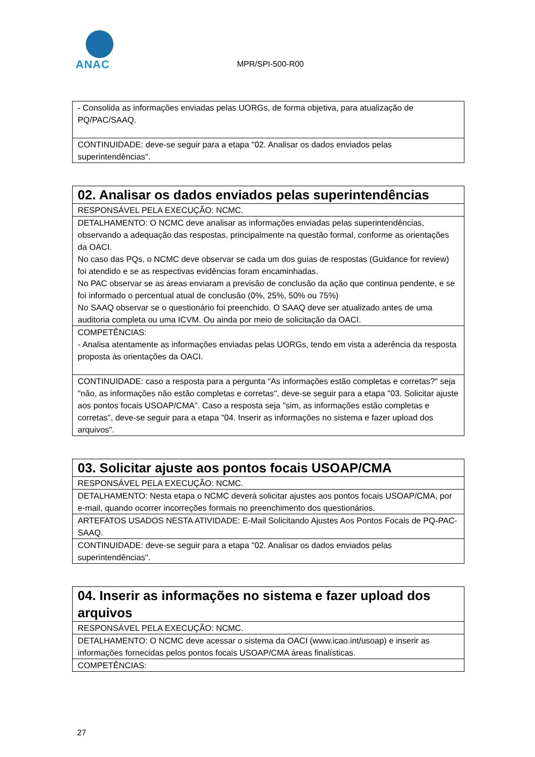ANAC
MPR/SPI-500-R00
| - Consolida as informações enviadas pelas UORGs, de forma objetiva, para atualização de PQ/PAC/SAAQ. |
| CONTINUIDADE: deve-se seguir para a etapa "02. Analisar os dados enviados pelas superintendências". |
| 02. Analisar os dados enviados pelas superintendências |
| RESPONSÁVEL PELA EXECUÇÃO: NCMC. |
| DETALHAMENTO: O NCMC deve analisar as informações enviadas pelas superintendências, observando a adequação das respostas, principalmente na questão formal, conforme as orientações da OACI. No caso das PQs, o NCMC deve observar se cada um dos guias de respostas (Guidance for review) foi atendido e se as respectivas evidências foram encaminhadas. No PAC observar se as áreas enviaram a previsão de conclusão da ação que continua pendente, e se foi informado o percentual atual de conclusão (0%, 25%, 50% ou 75%) No SAAQ observar se o questionário foi preenchido. O SAAQ deve ser atualizado antes de uma auditoria completa ou uma ICVM. Ou ainda por meio de solicitação da OACI. |
| COMPETÊNCIAS: - Analisa atentamente as informações enviadas pelas UORGs, tendo em vista a aderência da resposta proposta às orientações da OACI. |
| CONTINUIDADE: caso a resposta para a pergunta "As informações estão completas e corretas?" seja "não, as informações não estão completas e corretas", deve-se seguir para a etapa "03. Solicitar ajuste aos pontos focais USOAP/CMA". Caso a resposta seja "sim, as informações estão completas e corretas", deve-se seguir para a etapa "04. Inserir as informações no sistema e fazer upload dos arquivos". |
| 03. Solicitar ajuste aos pontos focais USOAP/CMA |
| RESPONSÁVEL PELA EXECUÇÃO: NCMC. |
| DETALHAMENTO: Nesta etapa o NCMC deverá solicitar ajustes aos pontos focais USOAP/CMA, por e-mail, quando ocorrer incorreções formais no preenchimento dos questionários. |
| ARTEFATOS USADOS NESTA ATIVIDADE: E-Mail Solicitando Ajustes Aos Pontos Focais de PQ-PAC-SAAQ. |
| CONTINUIDADE: deve-se seguir para a etapa "02. Analisar os dados enviados pelas superintendências". |
| 04. Inserir as informações no sistema e fazer upload dos arquivos |
| RESPONSÁVEL PELA EXECUÇÃO: NCMC. |
| DETALHAMENTO: O NCMC deve acessar o sistema da OACI (www.icao.int/usoap) e inserir as informações fornecidas pelos pontos focais USOAP/CMA áreas finalísticas. |
| COMPETÊNCIAS: |
27